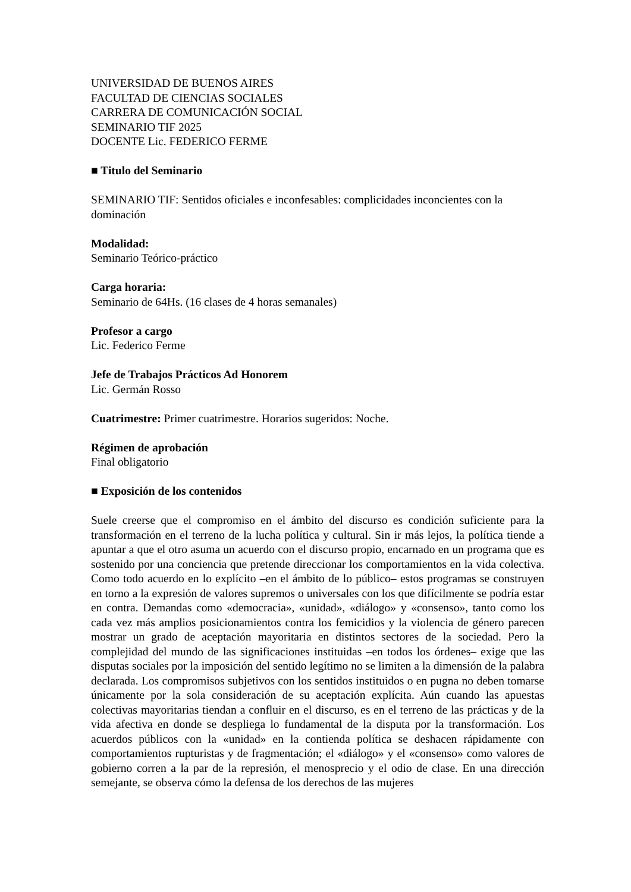UNIVERSIDAD DE BUENOS AIRES
FACULTAD DE CIENCIAS SOCIALES
CARRERA DE COMUNICACIÓN SOCIAL
SEMINARIO TIF 2025
DOCENTE Lic. FEDERICO FERME
■ Titulo del Seminario
SEMINARIO TIF: Sentidos oficiales e inconfesables: complicidades inconcientes con la dominación
Modalidad:
Seminario Teórico-práctico
Carga horaria:
Seminario de 64Hs. (16 clases de 4 horas semanales)
Profesor a cargo
Lic. Federico Ferme
Jefe de Trabajos Prácticos Ad Honorem
Lic. Germán Rosso
Cuatrimestre: Primer cuatrimestre. Horarios sugeridos: Noche.
Régimen de aprobación
Final obligatorio
■ Exposición de los contenidos
Suele creerse que el compromiso en el ámbito del discurso es condición suficiente para la transformación en el terreno de la lucha política y cultural. Sin ir más lejos, la política tiende a apuntar a que el otro asuma un acuerdo con el discurso propio, encarnado en un programa que es sostenido por una conciencia que pretende direccionar los comportamientos en la vida colectiva. Como todo acuerdo en lo explícito –en el ámbito de lo público– estos programas se construyen en torno a la expresión de valores supremos o universales con los que difícilmente se podría estar en contra. Demandas como «democracia», «unidad», «diálogo» y «consenso», tanto como los cada vez más amplios posicionamientos contra los femicidios y la violencia de género parecen mostrar un grado de aceptación mayoritaria en distintos sectores de la sociedad. Pero la complejidad del mundo de las significaciones instituidas –en todos los órdenes– exige que las disputas sociales por la imposición del sentido legítimo no se limiten a la dimensión de la palabra declarada. Los compromisos subjetivos con los sentidos instituidos o en pugna no deben tomarse únicamente por la sola consideración de su aceptación explícita. Aún cuando las apuestas colectivas mayoritarias tiendan a confluir en el discurso, es en el terreno de las prácticas y de la vida afectiva en donde se despliega lo fundamental de la disputa por la transformación. Los acuerdos públicos con la «unidad» en la contienda política se deshacen rápidamente con comportamientos rupturistas y de fragmentación; el «diálogo» y el «consenso» como valores de gobierno corren a la par de la represión, el menosprecio y el odio de clase. En una dirección semejante, se observa cómo la defensa de los derechos de las mujeres